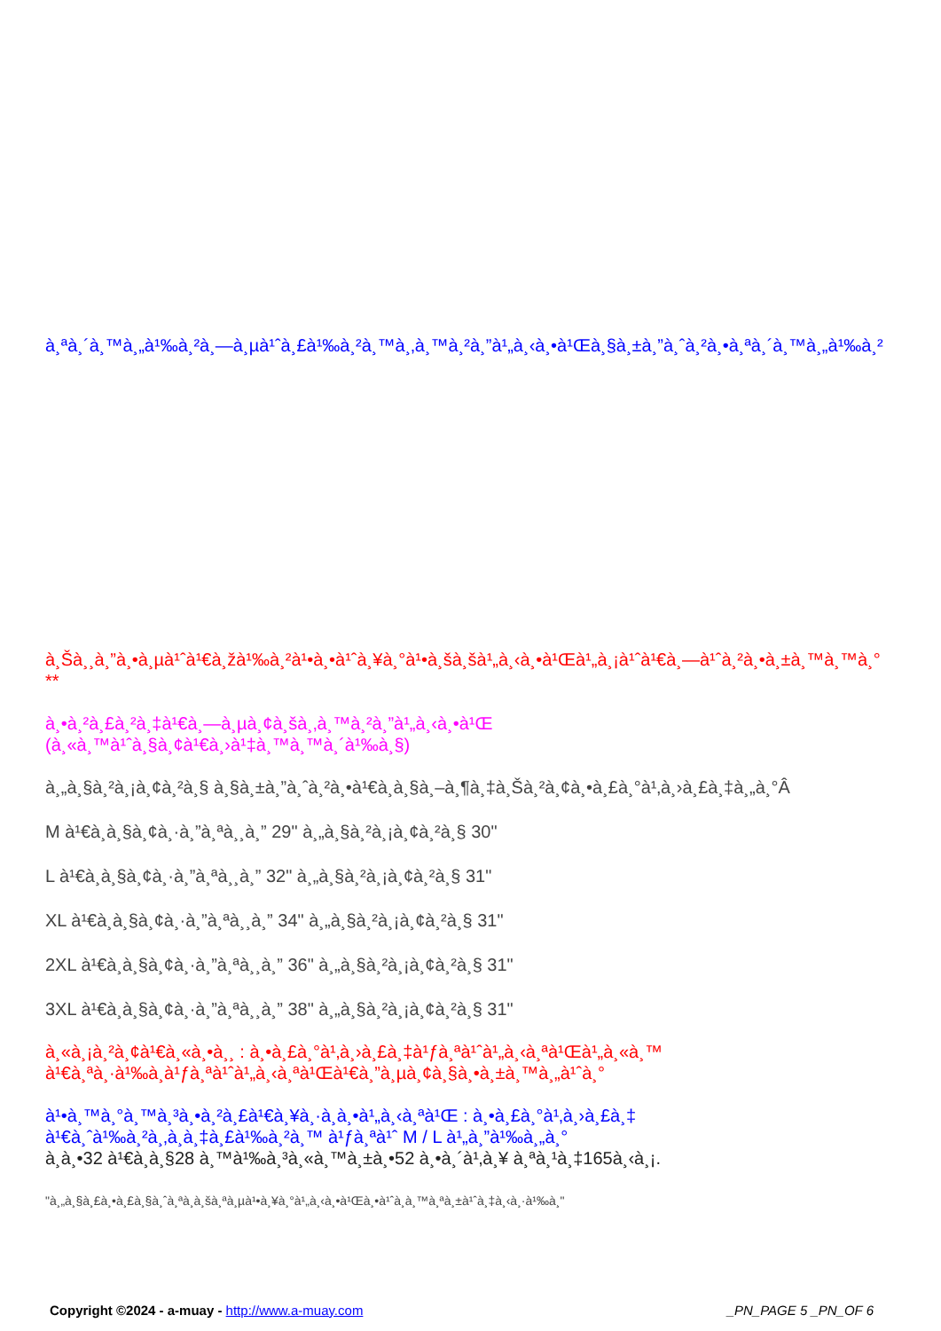à¸ªà¸´à¸™à¸„à¹‰à¸²à¸—à¸µà¹ˆà¸£à¹‰à¸²à¸™à¸‚à¸™à¸²à¸”à¹„à¸‹à¸•à¹Œà¸§à¸±à¸”à¸ˆà¸²à¸•à¸ªà¸´à¸™à¸„à¹‰à¸²
à¸Šà¸¸à¸”à¸•à¸µà¹ˆà¹€à¸žà¹‰à¸²à¹•à¸•à¹ˆà¸¥à¸°à¹•à¸šà¸šà¹„à¸‹à¸•à¹Œà¹„à¸¡à¹ˆà¹€à¸—à¹ˆà¸²à¸•à¸±à¸™à¸™à¸°
**
à¸•à¸²à¸£à¸²à¸‡à¹€à¸—à¸µà¸¢à¸šà¸‚à¸™à¸²à¸”à¹„à¸‹à¸•à¹Œ
(à¸«à¸™à¹ˆà¸§à¸¢à¹€à¸›à¹‡à¸™à¸™à¸´à¹‰à¸§)
à¸„à¸§à¸²à¸¡à¸¢à¸²à¸§ à¸§à¸±à¸”à¸ˆà¸²à¸•à¹€à¸­à¸§à¸–à¸¶à¸‡à¸Šà¸²à¸¢à¸•à¸£à¸°à¹‚à¸›à¸£à¸‡à¸„à¸°Â
M à¹€à¸­à¸§à¸¢à¸·à¸”à¸ªà¸¸à¸” 29" à¸„à¸§à¸²à¸¡à¸¢à¸²à¸§ 30"
L à¹€à¸­à¸§à¸¢à¸·à¸”à¸ªà¸¸à¸” 32" à¸„à¸§à¸²à¸¡à¸¢à¸²à¸§ 31"
XL à¹€à¸­à¸§à¸¢à¸·à¸”à¸ªà¸¸à¸” 34" à¸„à¸§à¸²à¸¡à¸¢à¸²à¸§ 31"
2XL à¹€à¸­à¸§à¸¢à¸·à¸”à¸ªà¸¸à¸” 36" à¸„à¸§à¸²à¸¡à¸¢à¸²à¸§ 31"
3XL à¹€à¸­à¸§à¸¢à¸·à¸”à¸ªà¸¸à¸” 38" à¸„à¸§à¸²à¸¡à¸¢à¸²à¸§ 31"
à¸«à¸¡à¸²à¸¢à¹€à¸«à¸•à¸¸ : à¸•à¸£à¸°à¹‚à¸›à¸£à¸‡à¹ƒà¸ªà¹ˆà¹„à¸‹à¸ªà¹Œà¹„à¸«à¸™
à¹€à¸ªà¸·à¹‰à¸­à¹ƒà¸ªà¹ˆà¹„à¸‹à¸ªà¹Œà¹€à¸”à¸µà¸¢à¸§à¸•à¸±à¸™à¸„à¹ˆà¸°
à¹•à¸™à¸°à¸™à¸³à¸•à¸²à¸£à¹€à¸¥à¸·à¸­à¸•à¹„à¸‹à¸ªà¹Œ : à¸•à¸£à¸°à¹‚à¸›à¸£à¸‡
à¹€à¸ˆà¹‰à¸²à¸‚à¸­à¸‡à¸£à¹‰à¸²à¸™ à¹ƒà¸ªà¹ˆ M / L à¹„à¸”à¹‰à¸„à¸°
à¸­à¸•32 à¹€à¸­à¸§28 à¸™à¹‰à¸³à¸«à¸™à¸±à¸•52 à¸•à¸´à¹‚à¸¥ à¸ªà¸¹à¸‡165à¸‹à¸¡.
"à¸„à¸§à¸£à¸•à¸£à¸§à¸ˆà¸ªà¸­à¸šà¸ªà¸µà¹•à¸¥à¸°à¹„à¸‹à¸•à¹Œà¸•à¹ˆà¸­à¸™à¸ªà¸±à¹ˆà¸‡à¸‹à¸·à¹‰à¸­"
Copyright ©2024 - a-muay - http://www.a-muay.com
_PN_PAGE 5 _PN_OF 6